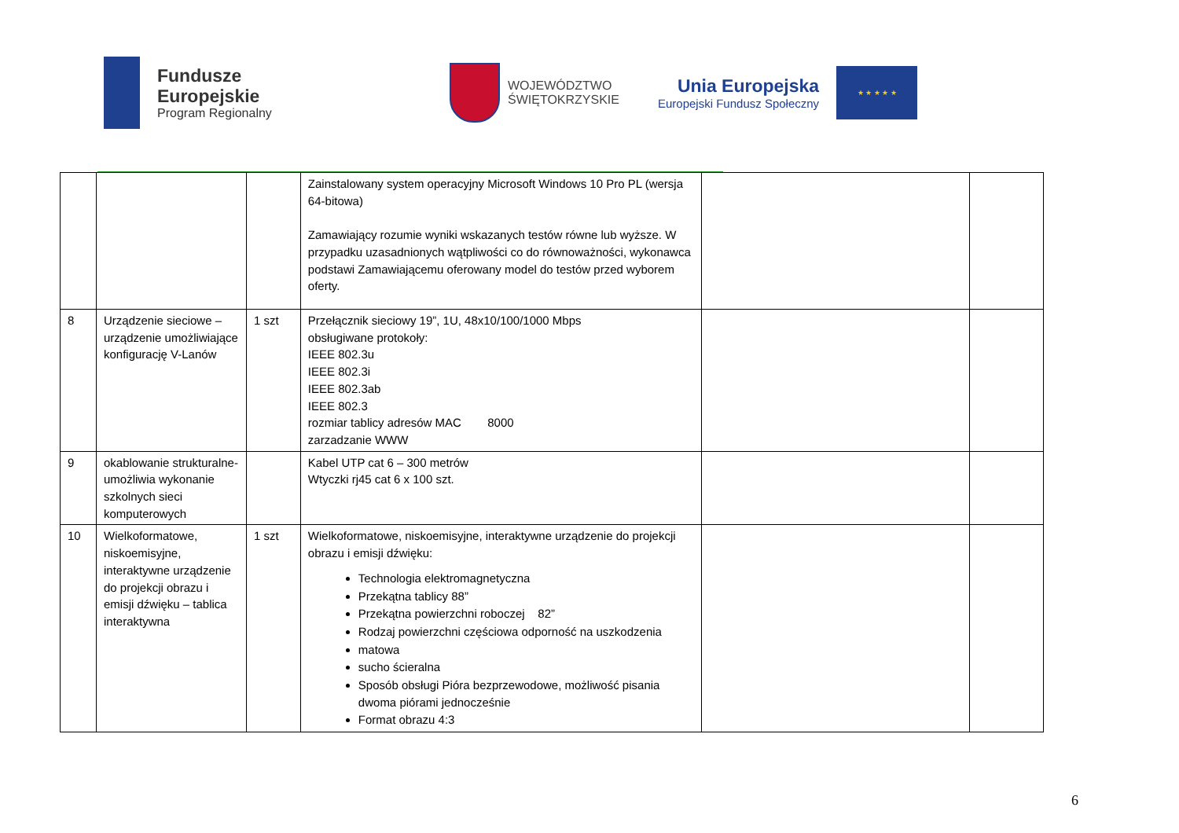Fundusze
Europejskie
Program Regionalny
WOJEWÓDZTWO
ŚWIĘTOKRZYSKIE
Unia Europejska
Europejski Fundusz Społeczny
★ ★ ★ ★ ★
| | | | Zainstalowany system operacyjny Microsoft Windows 10 Pro PL (wersja 64-bitowa) Zamawiający rozumie wyniki wskazanych testów równe lub wyższe. W przypadku uzasadnionych wątpliwości co do równoważności, wykonawca podstawi Zamawiającemu oferowany model do testów przed wyborem oferty. | | |
| 8 | Urządzenie sieciowe – urządzenie umożliwiające konfigurację V-Lanów | 1 szt | Przełącznik sieciowy 19”, 1U, 48x10/100/1000 Mbps obsługiwane protokoły: IEEE 802.3u IEEE 802.3i IEEE 802.3ab IEEE 802.3 rozmiar tablicy adresów MAC 8000 zarzadzanie WWW | | |
| 9 | okablowanie strukturalne- umożliwia wykonanie szkolnych sieci komputerowych | | Kabel UTP cat 6 – 300 metrów Wtyczki rj45 cat 6 x 100 szt. | | |
| 10 | Wielkoformatowe, niskoemisyjne, interaktywne urządzenie do projekcji obrazu i emisji dźwięku – tablica interaktywna | 1 szt | Wielkoformatowe, niskoemisyjne, interaktywne urządzenie do projekcji obrazu i emisji dźwięku: Technologia elektromagnetyczna Przekątna tablicy 88” Przekątna powierzchni roboczej 82” Rodzaj powierzchni częściowa odporność na uszkodzenia matowa sucho ścieralna Sposób obsługi Pióra bezprzewodowe, możliwość pisania dwoma piórami jednocześnie Format obrazu 4:3 | | |
6